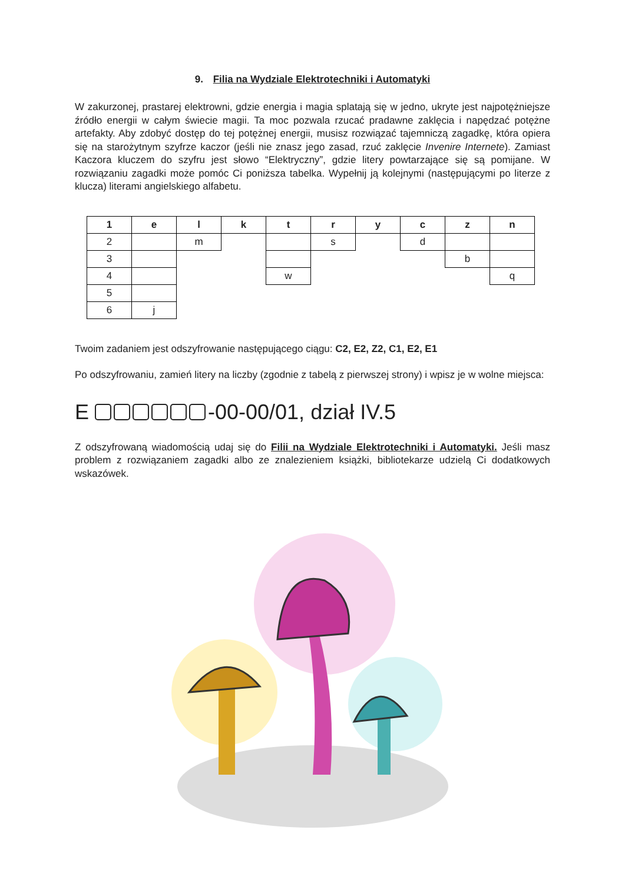9. Filia na Wydziale Elektrotechniki i Automatyki
W zakurzonej, prastarej elektrowni, gdzie energia i magia splatają się w jedno, ukryte jest najpotężniejsze źródło energii w całym świecie magii. Ta moc pozwala rzucać pradawne zaklęcia i napędzać potężne artefakty. Aby zdobyć dostęp do tej potężnej energii, musisz rozwiązać tajemniczą zagadkę, która opiera się na starożytnym szyfrze kaczor (jeśli nie znasz jego zasad, rzuć zaklęcie Invenire Internete). Zamiast Kaczora kluczem do szyfru jest słowo “Elektryczny”, gdzie litery powtarzające się są pomijane. W rozwiązaniu zagadki może pomóc Ci poniższa tabelka. Wypełnij ją kolejnymi (następującymi po literze z klucza) literami angielskiego alfabetu.
| 1 | e | l | k | t | r | y | c | z | n |
| 2 | | m | | | s | | d | | |
| 3 | | | | | | | | b | |
| 4 | | | | w | | | | | q |
| 5 | | | | | | | | | |
| 6 | j | | | | | | | | |
Twoim zadaniem jest odszyfrowanie następującego ciągu: C2, E2, Z2, C1, E2, E1
Po odszyfrowaniu, zamień litery na liczby (zgodnie z tabelą z pierwszej strony) i wpisz je w wolne miejsca:
E -00-00/01, dział IV.5
Z odszyfrowaną wiadomością udaj się do Filii na Wydziale Elektrotechniki i Automatyki. Jeśli masz problem z rozwiązaniem zagadki albo ze znalezieniem książki, bibliotekarze udzielą Ci dodatkowych wskazówek.